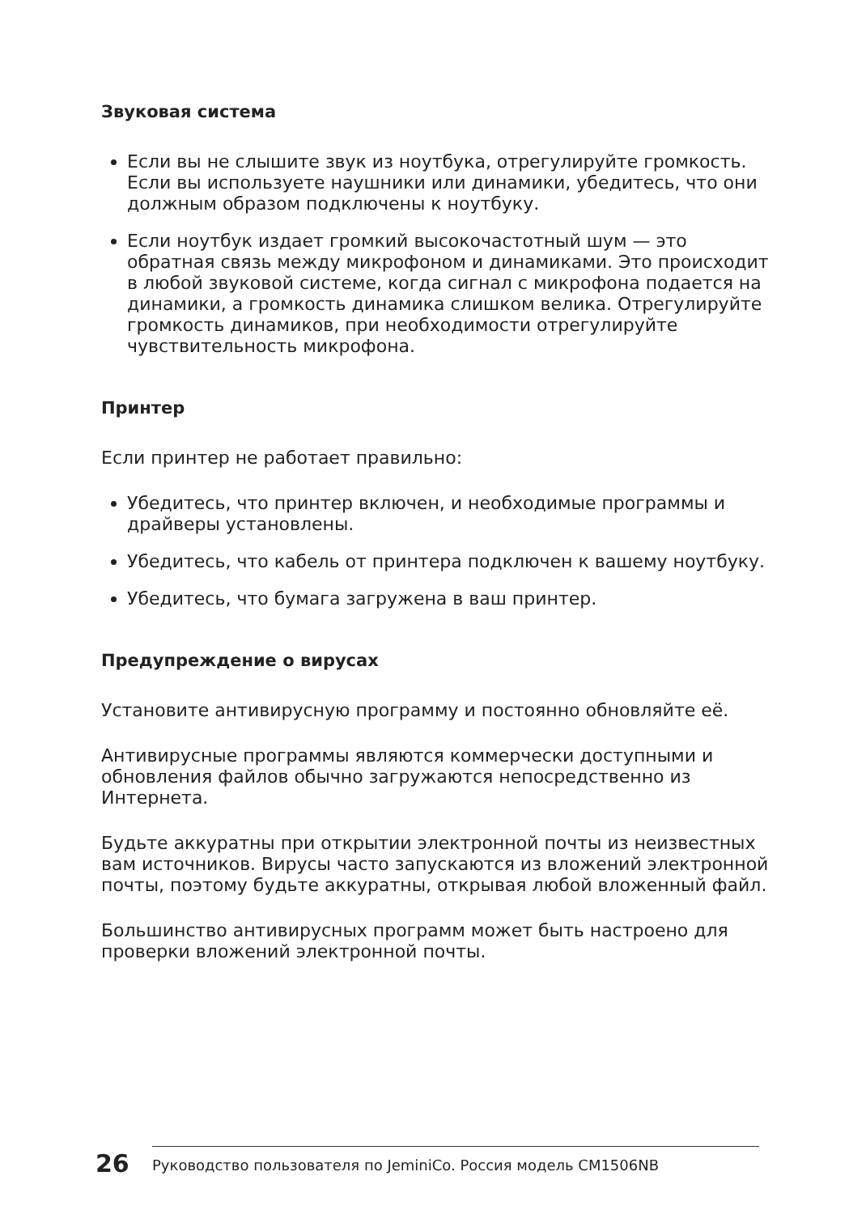Звуковая система
Если вы не слышите звук из ноутбука, отрегулируйте громкость. Если вы используете наушники или динамики, убедитесь, что они должным образом подключены к ноутбуку.
Если ноутбук издает громкий высокочастотный шум — это обратная связь между микрофоном и динамиками. Это происходит в любой звуковой системе, когда сигнал с микрофона подается на динамики, а громкость динамика слишком велика. Отрегулируйте громкость динамиков, при необходимости отрегулируйте чувствительность микрофона.
Принтер
Если принтер не работает правильно:
Убедитесь, что принтер включен, и необходимые программы и драйверы установлены.
Убедитесь, что кабель от принтера подключен к вашему ноутбуку.
Убедитесь, что бумага загружена в ваш принтер.
Предупреждение о вирусах
Установите антивирусную программу и постоянно обновляйте её.
Антивирусные программы являются коммерчески доступными и обновления файлов обычно загружаются непосредственно из Интернета.
Будьте аккуратны при открытии электронной почты из неизвестных вам источников. Вирусы часто запускаются из вложений электронной почты, поэтому будьте аккуратны, открывая любой вложенный файл.
Большинство антивирусных программ может быть настроено для проверки вложений электронной почты.
26
Руководство пользователя по JeminiCo. Россия модель CM1506NB